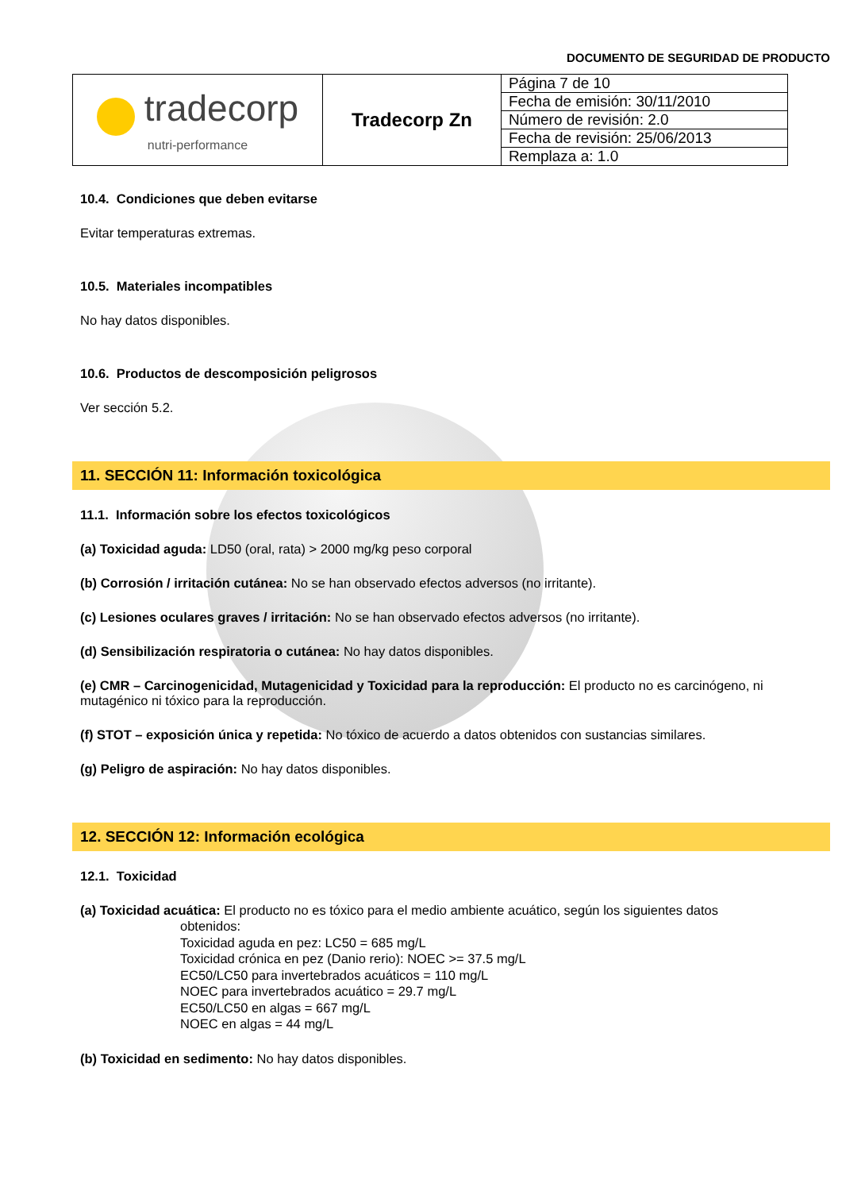DOCUMENTO DE SEGURIDAD DE PRODUCTO
| tradecorp nutri-performance | Tradecorp Zn | Página 7 de 10 |
| | | Fecha de emisión: 30/11/2010 |
| | | Número de revisión: 2.0 |
| | | Fecha de revisión: 25/06/2013 |
| | | Remplaza a: 1.0 |
10.4. Condiciones que deben evitarse
Evitar temperaturas extremas.
10.5. Materiales incompatibles
No hay datos disponibles.
10.6. Productos de descomposición peligrosos
Ver sección 5.2.
11. SECCIÓN 11: Información toxicológica
11.1. Información sobre los efectos toxicológicos
(a) Toxicidad aguda: LD50 (oral, rata) > 2000 mg/kg peso corporal
(b) Corrosión / irritación cutánea: No se han observado efectos adversos (no irritante).
(c) Lesiones oculares graves / irritación: No se han observado efectos adversos (no irritante).
(d) Sensibilización respiratoria o cutánea: No hay datos disponibles.
(e) CMR – Carcinogenicidad, Mutagenicidad y Toxicidad para la reproducción: El producto no es carcinógeno, ni mutagénico ni tóxico para la reproducción.
(f) STOT – exposición única y repetida: No tóxico de acuerdo a datos obtenidos con sustancias similares.
(g) Peligro de aspiración: No hay datos disponibles.
12. SECCIÓN 12: Información ecológica
12.1. Toxicidad
(a) Toxicidad acuática: El producto no es tóxico para el medio ambiente acuático, según los siguientes datos
obtenidos:
Toxicidad aguda en pez: LC50 = 685 mg/L
Toxicidad crónica en pez (Danio rerio): NOEC >= 37.5 mg/L
EC50/LC50 para invertebrados acuáticos = 110 mg/L
NOEC para invertebrados acuático = 29.7 mg/L
EC50/LC50 en algas = 667 mg/L
NOEC en algas = 44 mg/L
(b) Toxicidad en sedimento: No hay datos disponibles.